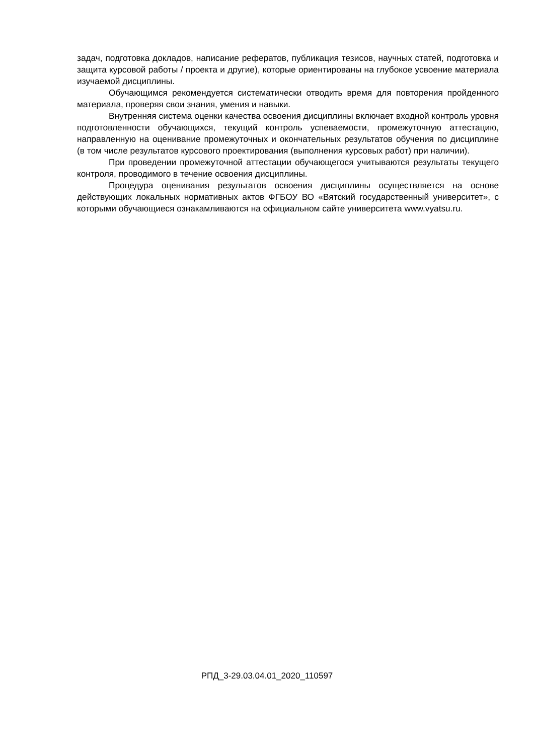задач, подготовка докладов, написание рефератов, публикация тезисов, научных статей, подготовка и защита курсовой работы / проекта и другие), которые ориентированы на глубокое усвоение материала изучаемой дисциплины.
Обучающимся рекомендуется систематически отводить время для повторения пройденного материала, проверяя свои знания, умения и навыки.
Внутренняя система оценки качества освоения дисциплины включает входной контроль уровня подготовленности обучающихся, текущий контроль успеваемости, промежуточную аттестацию, направленную на оценивание промежуточных и окончательных результатов обучения по дисциплине (в том числе результатов курсового проектирования (выполнения курсовых работ) при наличии).
При проведении промежуточной аттестации обучающегося учитываются результаты текущего контроля, проводимого в течение освоения дисциплины.
Процедура оценивания результатов освоения дисциплины осуществляется на основе действующих локальных нормативных актов ФГБОУ ВО «Вятский государственный университет», с которыми обучающиеся ознакамливаются на официальном сайте университета www.vyatsu.ru.
РПД_3-29.03.04.01_2020_110597